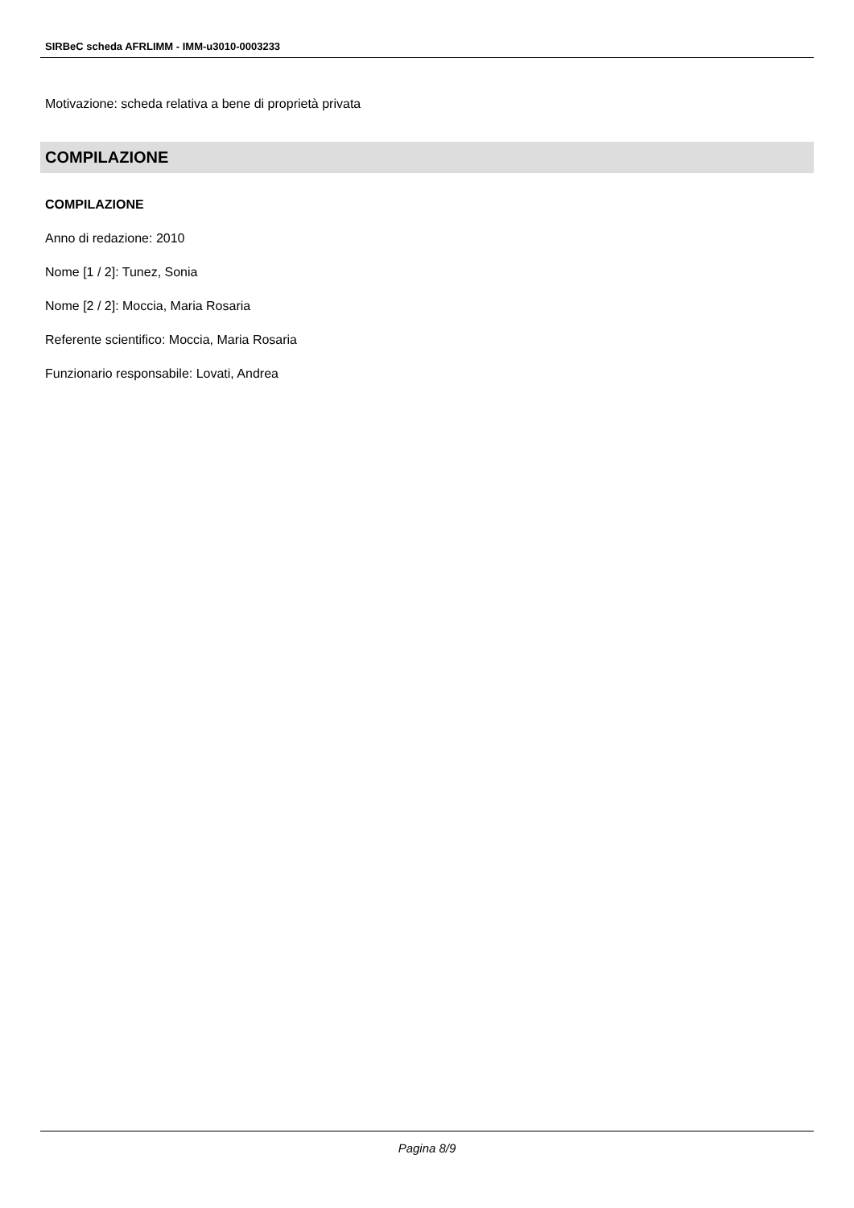SIRBeC scheda AFRLIMM - IMM-u3010-0003233
Motivazione: scheda relativa a bene di proprietà privata
COMPILAZIONE
COMPILAZIONE
Anno di redazione: 2010
Nome [1 / 2]: Tunez, Sonia
Nome [2 / 2]: Moccia, Maria Rosaria
Referente scientifico: Moccia, Maria Rosaria
Funzionario responsabile: Lovati, Andrea
Pagina 8/9